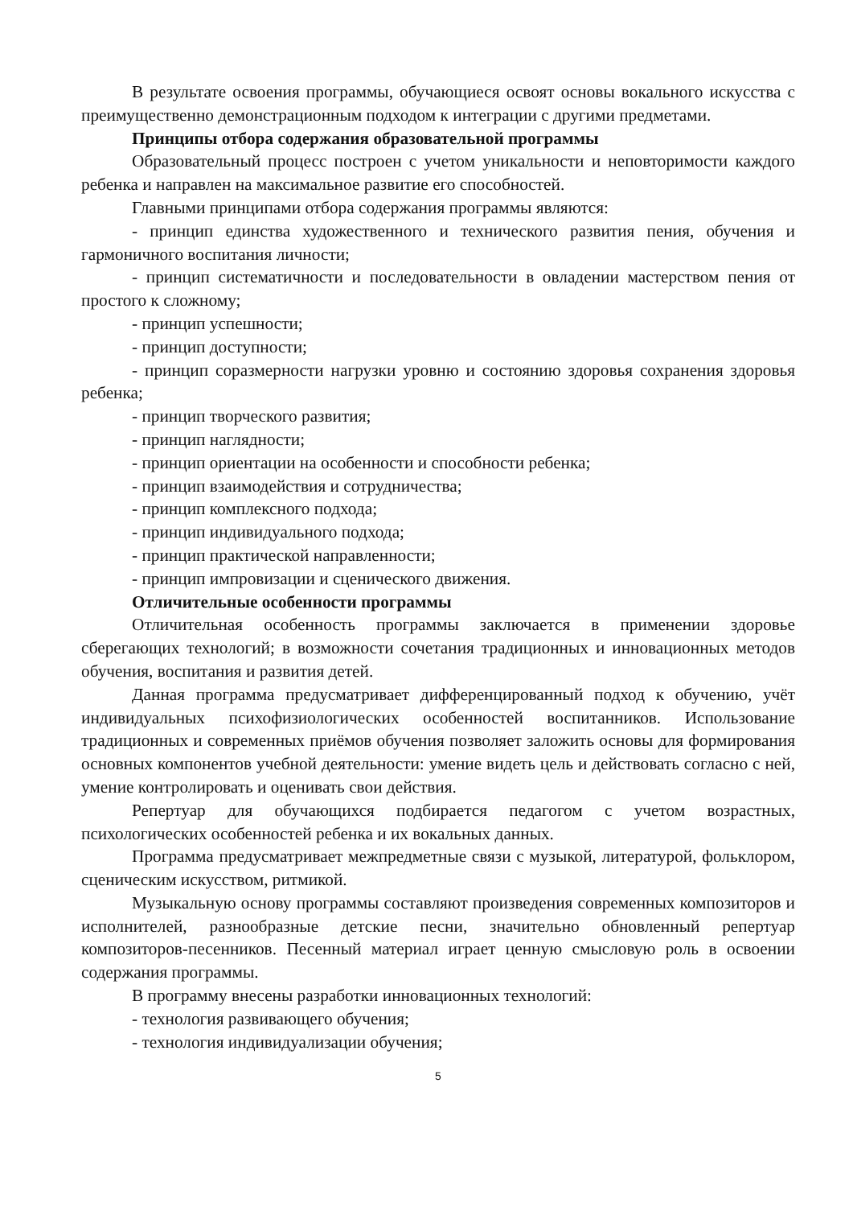В результате освоения программы, обучающиеся освоят основы вокального искусства с преимущественно демонстрационным подходом к интеграции с другими предметами.
Принципы отбора содержания образовательной программы
Образовательный процесс построен с учетом уникальности и неповторимости каждого ребенка и направлен на максимальное развитие его способностей.
Главными принципами отбора содержания программы являются:
- принцип единства художественного и технического развития пения, обучения и гармоничного воспитания личности;
- принцип систематичности и последовательности в овладении мастерством пения от простого к сложному;
- принцип успешности;
- принцип доступности;
- принцип соразмерности нагрузки уровню и состоянию здоровья сохранения здоровья ребенка;
- принцип творческого развития;
- принцип наглядности;
- принцип ориентации на особенности и способности ребенка;
- принцип взаимодействия и сотрудничества;
- принцип комплексного подхода;
- принцип индивидуального подхода;
- принцип практической направленности;
- принцип импровизации и сценического движения.
Отличительные особенности программы
Отличительная особенность программы заключается в применении здоровье сберегающих технологий; в возможности сочетания традиционных и инновационных методов обучения, воспитания и развития детей.
Данная программа предусматривает дифференцированный подход к обучению, учёт индивидуальных психофизиологических особенностей воспитанников. Использование традиционных и современных приёмов обучения позволяет заложить основы для формирования основных компонентов учебной деятельности: умение видеть цель и действовать согласно с ней, умение контролировать и оценивать свои действия.
Репертуар для обучающихся подбирается педагогом с учетом возрастных, психологических особенностей ребенка и их вокальных данных.
Программа предусматривает межпредметные связи с музыкой, литературой, фольклором, сценическим искусством, ритмикой.
Музыкальную основу программы составляют произведения современных композиторов и исполнителей, разнообразные детские песни, значительно обновленный репертуар композиторов-песенников. Песенный материал играет ценную смысловую роль в освоении содержания программы.
В программу внесены разработки инновационных технологий:
- технология развивающего обучения;
- технология индивидуализации обучения;
5